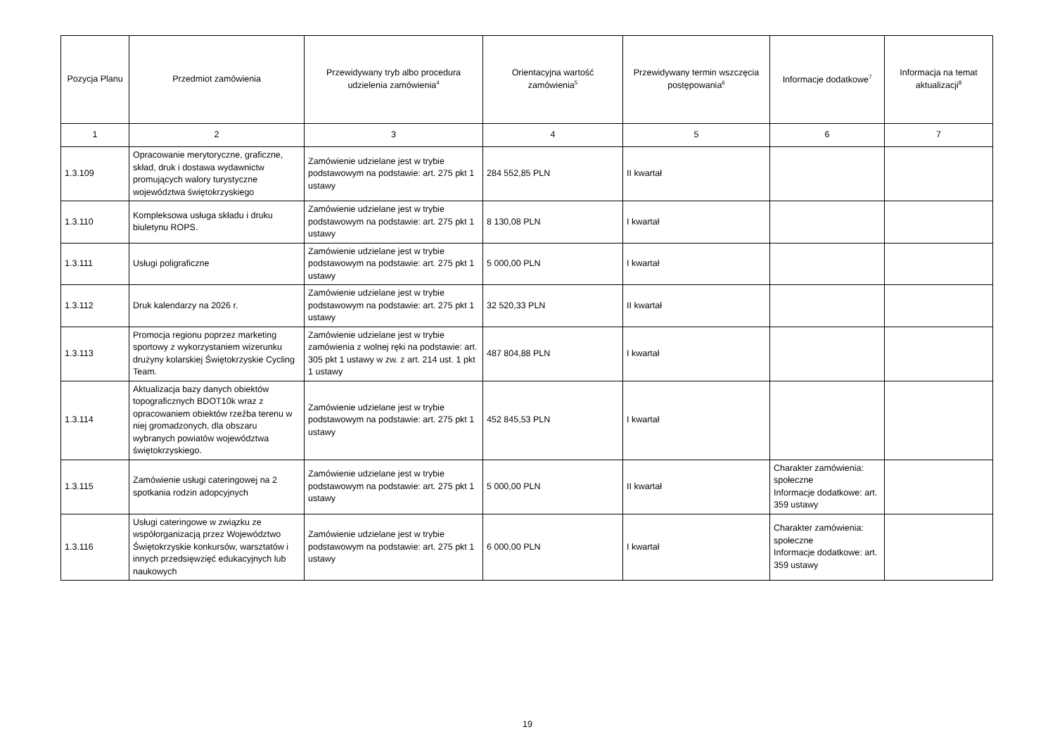| Pozycja Planu | Przedmiot zamówienia | Przewidywany tryb albo procedura udzielenia zamówienia<sup>4</sup> | Orientacyjna wartość zamówienia<sup>5</sup> | Przewidywany termin wszczęcia postępowania<sup>6</sup> | Informacje dodatkowe<sup>7</sup> | Informacja na temat aktualizacji<sup>8</sup> |
| --- | --- | --- | --- | --- | --- | --- |
| 1 | 2 | 3 | 4 | 5 | 6 | 7 |
| 1.3.109 | Opracowanie merytoryczne, graficzne, skład, druk i dostawa wydawnictw promujących walory turystyczne województwa świętokrzyskiego | Zamówienie udzielane jest w trybie podstawowym na podstawie: art. 275 pkt 1 ustawy | 284 552,85 PLN | II kwartał | | |
| 1.3.110 | Kompleksowa usługa składu i druku biuletynu ROPS. | Zamówienie udzielane jest w trybie podstawowym na podstawie: art. 275 pkt 1 ustawy | 8 130,08 PLN | I kwartał | | |
| 1.3.111 | Usługi poligraficzne | Zamówienie udzielane jest w trybie podstawowym na podstawie: art. 275 pkt 1 ustawy | 5 000,00 PLN | I kwartał | | |
| 1.3.112 | Druk kalendarzy na 2026 r. | Zamówienie udzielane jest w trybie podstawowym na podstawie: art. 275 pkt 1 ustawy | 32 520,33 PLN | II kwartał | | |
| 1.3.113 | Promocja regionu poprzez marketing sportowy z wykorzystaniem wizerunku drużyny kolarskiej Świętokrzyskie Cycling Team. | Zamówienie udzielane jest w trybie zamówienia z wolnej ręki na podstawie: art. 305 pkt 1 ustawy w zw. z art. 214 ust. 1 pkt 1 ustawy | 487 804,88 PLN | I kwartał | | |
| 1.3.114 | Aktualizacja bazy danych obiektów topograficznych BDOT10k wraz z opracowaniem obiektów rzeźba terenu w niej gromadzonych, dla obszaru wybranych powiatów województwa świętokrzyskiego. | Zamówienie udzielane jest w trybie podstawowym na podstawie: art. 275 pkt 1 ustawy | 452 845,53 PLN | I kwartał | | |
| 1.3.115 | Zamówienie usługi cateringowej na 2 spotkania rodzin adopcyjnych | Zamówienie udzielane jest w trybie podstawowym na podstawie: art. 275 pkt 1 ustawy | 5 000,00 PLN | II kwartał | Charakter zamówienia: społeczne Informacje dodatkowe: art. 359 ustawy | |
| 1.3.116 | Usługi cateringowe w związku ze współorganizacją przez Województwo Świętokrzyskie konkursów, warsztatów i innych przedsięwzięć edukacyjnych lub naukowych | Zamówienie udzielane jest w trybie podstawowym na podstawie: art. 275 pkt 1 ustawy | 6 000,00 PLN | I kwartał | Charakter zamówienia: społeczne Informacje dodatkowe: art. 359 ustawy | |
19